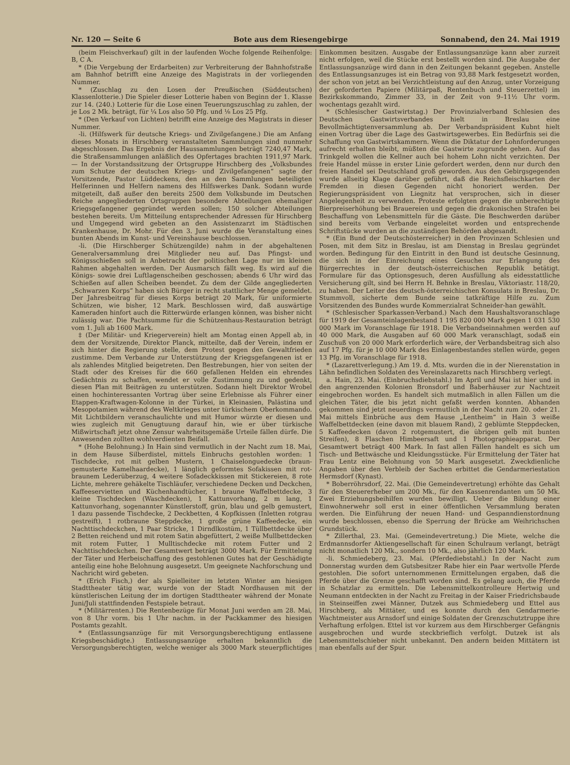Nr. 120 — Seite 6 Bote aus dem Riesengebirge Sonnabend, den 24. Mai 1919
(beim Fleischverkauf) gilt in der laufenden Woche folgende Reihenfolge: B, C A.
* (Die Vergebung der Erdarbeiten) zur Verbreiterung der Bahnhofstraße am Bahnhof betrifft eine Anzeige des Magistrats in der vorliegenden Nummer.
* (Zuschlag zu den Losen der Preußischen (Süddeutschen) Klassenlotterie.) Die Spieler dieser Lotterie haben von Beginn der 1. Klasse zur 14. (240.) Lotterie für die Lose einen Teuerungszuschlag zu zahlen, der je Los 2 Mk. beträgt, für ¼ Los also 50 Pfg. und ⅛ Los 25 Pfg.
* (Den Verkauf von Lichten) betrifft eine Anzeige des Magistrats in dieser Nummer.
-li. (Hilfswerk für deutsche Kriegs- und Zivilgefangene.) Die am Anfang dieses Monats in Hirschberg veranstalteten Sammlungen sind nunmehr abgeschlossen. Das Ergebnis der Haussammlungen beträgt 7240,47 Mark, die Straßensammlungen anläßlich des Opfertages brachten 1911,97 Mark. — In der Vorstandssitzung der Ortsgruppe Hirschberg des „Volksbundes zum Schutze der deutschen Kriegs- und Zivilgefangenen“ sagte der Vorsitzende, Pastor Lüddeckens, den an den Sammlungen beteiligten Helferinnen und Helfern namens des Hilfswerkes Dank. Sodann wurde mitgeteilt, daß außer den bereits 2500 dem Volksbunde im Deutschen Reiche angegliederten Ortsgruppen besondere Abteilungen ehemaliger Kriegsgefangener gegründet werden sollen; 150 solcher Abteilungen bestehen bereits. Um Mitteilung entsprechender Adressen für Hirschberg und Umgegend wird gebeten an den Assistenzarzt im Städtischen Krankenhause, Dr. Mohr. Für den 3. Juni wurde die Veranstaltung eines bunten Abends im Kunst- und Vereinshause beschlossen.
-li. (Die Hirschberger Schützengilde) nahm in der abgehaltenen Generalversammlung drei Mitglieder neu auf. Das Pfingst- und Königsschießen soll in Anbetracht der politischen Lage nur im kleinen Rahmen abgehalten werden. Der Ausmarsch fällt weg. Es wird auf die Königs- sowie drei Luftlagenscheiben geschossen; abends 6 Uhr wird das Schießen auf allen Scheiben beendet. Zu dem der Gilde angegliederten „Schwarzen Korps“ haben sich Bürger in recht stattlicher Menge gemeldet. Der Jahresbeitrag für dieses Korps beträgt 20 Mark, für uniformierte Schützen, wie bisher, 12 Mark. Beschlossen wird, daß auswärtige Kameraden hinfort auch die Ritterwürde erlangen können, was bisher nicht zulässig war. Die Pachtsumme für die Schützenhaus-Restauration beträgt vom 1. Juli ab 1600 Mark.
‡ (Der Militär- und Kriegerverein) hielt am Montag einen Appell ab, in dem der Vorsitzende, Direktor Planck, mitteilte, daß der Verein, indem er sich hinter die Regierung stelle, dem Protest gegen den Gewaltfrieden zustimme. Dem Verbande zur Unterstützung der Kriegsgefangenen ist er als zahlendes Mitglied beigetreten. Den Bestrebungen, hier von seiten der Stadt oder des Kreises für die 660 gefallenen Helden ein ehrendes Gedächtnis zu schaffen, wendet er volle Zustimmung zu und gedenkt, diesen Plan mit Beiträgen zu unterstützen. Sodann hielt Direktor Wrobel einen hochinteressanten Vortrag über seine Erlebnisse als Führer einer Etappen-Kraftwagen-Kolonne in der Türkei, in Kleinasien, Palästina und Mesopotamien während des Weltkrieges unter türkischem Oberkommando. Mit Lichtbildern veranschaulichte und mit Humor würzte er diesen und wies zugleich mit Genugtuung darauf hin, wie er über türkische Mißwirtschaft jetzt ohne Zensur wahrheitsgemäße Urteile fällen dürfe. Die Anwesenden zollten wohlverdienten Beifall.
* (Hohe Belohnung.) In Hain sind vermutlich in der Nacht zum 18. Mai, in dem Hause Silberdistel, mittels Einbruchs gestohlen worden: 1 Tischdecke, rot mit gelben Mustern, 1 Chaiselonguedecke (braun-gemusterte Kamelhaardecke), 1 länglich geformtes Sofakissen mit rot-braunem Lederüberzug, 4 weitere Sofadeckkissen mit Stickereien, 8 rote Lichte, mehrere gehäkelte Tischläufer, verschiedene Decken und Deckchen, Kaffeeservietten und Küchenhandtücher, 1 braune Waffelbettdecke, 3 kleine Tischdecken (Waschdecken), 1 Kattunvorhang, 2 m lang, 1 Kattunvorhang, sogenannter Künstlerstoff, grün, blau und gelb gemustert, 1 dazu passende Tischdecke, 2 Deckbetten, 4 Kopfkissen (Inletten rotgrau gestreift), 1 rotbraune Steppdecke, 1 große grüne Kaffeedecke, ein Nachttischdeckchen, 1 Paar Stricke, 1 Dirndlkostüm, 1 Tüllbettdecke über 2 Betten reichend und mit rotem Satin abgefüttert, 2 weiße Mullbettdecken mit rotem Futter, 1 Mulltischdecke mit rotem Futter und 2 Nachttischdeckchen. Der Gesamtwert beträgt 3000 Mark. Für Ermittelung der Täter und Herbeischaffung des gestohlenen Gutes hat der Geschädigte anteilig eine hohe Belohnung ausgesetzt. Um geeignete Nachforschung und Nachricht wird gebeten.
* (Erich Fisch,) der als Spielleiter im letzten Winter am hiesigen Stadttheater tätig war, wurde von der Stadt Nordhausen mit der künstlerischen Leitung der im dortigen Stadttheater während der Monate Juni/Juli stattfindenden Festspiele betraut.
* (Militärrenten.) Die Rentenbezüge für Monat Juni werden am 28. Mai, von 8 Uhr vorm. bis 1 Uhr nachm. in der Packkammer des hiesigen Postamts gezahlt.
* (Entlassungsanzüge für mit Versorgungsberechtigung entlassene Kriegsbeschädigte.) Entlassungsanzüge erhalten bekanntlich die Versorgungsberechtigten, welche weniger als 3000 Mark steuerpflichtiges Einkommen besitzen. Ausgabe der Entlassungsanzüge kann aber zurzeit nicht erfolgen, weil die Stücke erst bestellt worden sind. Die Ausgabe der Entlassungsanzüge wird dann in den Zeitungen bekannt gegeben. Anstelle des Entlassungsanzuges ist ein Betrag von 93,88 Mark festgesetzt worden, der schon von jetzt an bei Verzichtleistung auf den Anzug, unter Vorzeigung der geforderten Papiere (Militärpaß, Rentenbuch und Steuerzettel) im Bezirkskommando, Zimmer 33, in der Zeit von 9–11½ Uhr vorm. wochentags gezahlt wird.
* (Schlesischer Gastwirtstag.) Der Provinzialverband Schlesien des Deutschen Gastwirtsverbandes hielt in Breslau eine Bevollmächtigtenversammlung ab. Der Verbandspräsident Kubnt hielt einen Vortrag über die Lage des Gastwirtsgewerbes. Ein Bedürfnis sei die Schaffung von Gastwirtskammern. Wenn die Diktatur der Lohnforderungen aufrecht erhalten bleibt, müßten die Gastwirte zugrunde gehen. Auf das Trinkgeld wollen die Kellner auch bei hohem Lohn nicht verzichten. Der freie Handel müsse in erster Linie gefordert werden, denn nur durch den freien Handel sei Deutschland groß geworden. Aus den Gebirgsgegenden wurde allseitig Klage darüber geführt, daß die Reichsfleischkarten der Fremden in diesen Gegenden nicht honoriert werden. Der Regierungspräsident von Liegnitz hat versprochen, sich in dieser Angelegenheit zu verwenden. Proteste erfolgten gegen die unberechtigte Bierpreiserhöhung bei Brauereien und gegen die drakonischen Strafen bei Beschaffung von Lebensmitteln für die Gäste. Die Beschwerden darüber sind bereits vom Verbande eingeleitet worden und entsprechende Schriftstücke wurden an die zuständigen Behörden abgesandt.
* (Ein Bund der Deutschösterreicher) in den Provinzen Schlesien und Posen, mit dem Sitz in Breslau, ist am Dienstag in Breslau gegründet worden. Bedingung für den Eintritt in den Bund ist deutsche Gesinnung, die sich in der Einreichung eines Gesuches zur Erlangung des Bürgerrechtes in der deutsch-österreichischen Republik betätigt. Formulare für das Optionsgesuch, deren Ausfüllung als eidesstattliche Versicherung gilt, sind bei Herrn H. Behnke in Breslau, Viktoriastr. 118/20, zu haben. Der Leiter des deutsch-österreichischen Konsulats in Breslau, Dr. Stummvoll, sicherte dem Bunde seine tatkräftige Hilfe zu. Zum Vorsitzenden des Bundes wurde Kommerzialrat Schneider-han gewählt.
* (Schlesischer Sparkassen-Verband.) Nach dem Haushaltsvoranschlage für 1919 der Gesamteinlagenbestand 1 195 820 000 Mark gegen 1 031 530 000 Mark im Voranschlage für 1918. Die Verbandseinnahmen werden auf 40 000 Mark, die Ausgaben auf 60 000 Mark veranschlagt, sodaß ein Zuschuß von 20 000 Mark erforderlich wäre, der Verbandsbeitrag sich also auf 17 Pfg. für je 10 000 Mark des Einlagenbestandes stellen würde, gegen 13 Pfg. im Voranschlage für 1918.
* (Lazarettverlegung.) Am 19. d. Mts. wurden die in der Nierenstation in Lähn befindlichen Soldaten des Vereinslazaretts nach Hirschberg verlegt.
a. Hain, 23. Mai. (Einbruchsdiebstahl.) Im April und Mai ist hier und in den angrenzenden Kolonien Bronsdorf und Baberhäuser zur Nachtzeit eingebrochen worden. Es handelt sich mutmaßlich in allen Fällen um die gleichen Täter, die bis jetzt nicht gefaßt werden konnten. Abhanden gekommen sind jetzt neuerdings vermutlich in der Nacht zum 20. oder 21. Mai mittels Einbrüche aus dem Hause „Lentheim“ in Hain 3 weiße Waffelbettdecken (eine davon mit blauem Rand), 2 geblümte Steppdecken, 5 Kaffeedecken (davon 2 rotgemustert, die übrigen gelb mit bunten Streifen), 8 Flaschen Himbeersaft und 1 Photographieapparat. Der Gesamtwert beträgt 400 Mark. In fast allen Fällen handelt es sich um Tisch- und Bettwäsche und Kleidungsstücke. Für Ermittelung der Täter hat Frau Lentz eine Belohnung von 50 Mark ausgesetzt. Zweckdienliche Angaben über den Verbleib der Sachen erbittet die Gendarmeriestation Hermsdorf (Kynast).
* Boberröhrsdorf, 22. Mai. (Die Gemeindevertretung) erhöhte das Gehalt für den Steuererheber um 200 Mk., für den Kassenrendanten um 50 Mk. Zwei Erziehungsbeihilfen wurden bewilligt. Ueber die Bildung einer Einwohnerwehr soll erst in einer öffentlichen Versammlung beraten werden. Die Einführung der neuen Hand- und Gespanndienstordnung wurde beschlossen, ebenso die Sperrung der Brücke am Weihrichschen Grundstück.
* Zillerthal, 23. Mai. (Gemeindevertretung.) Die Miete, welche die Erdmannsdorfer Aktiengesellschaft für einen Schulraum verlangt, beträgt nicht monatlich 120 Mk., sondern 10 Mk., also jährlich 120 Mark.
-li. Schmiedeberg, 23. Mai. (Pferdediebstahl.) In der Nacht zum Donnerstag wurden dem Gutsbesitzer Rabe hier ein Paar wertvolle Pferde gestohlen. Die sofort unternommenen Ermittelungen ergaben, daß die Pferde über die Grenze geschafft worden sind. Es gelang auch, die Pferde in Schatzlar zu ermitteln. Die Lebensmittelkontrolleure Hertwig und Neumann entdeckten in der Nacht zu Freitag in der Kaiser Friedrichsbaude in Steinseiffen zwei Männer, Dutzek aus Schmiedeberg und Ettel aus Hirschberg, als Mittäter, und es konnte durch den Gendarmerie-Wachtmeister aus Arnsdorf und einige Soldaten der Grenzschutztruppe ihre Verhaftung erfolgen. Ettel ist vor kurzem aus dem Hirschberger Gefängnis ausgebrochen und wurde steckbrieflich verfolgt. Dutzek ist als Lebensmittelschieber nicht unbekannt. Den andern beiden Mittätern ist man ebenfalls auf der Spur.